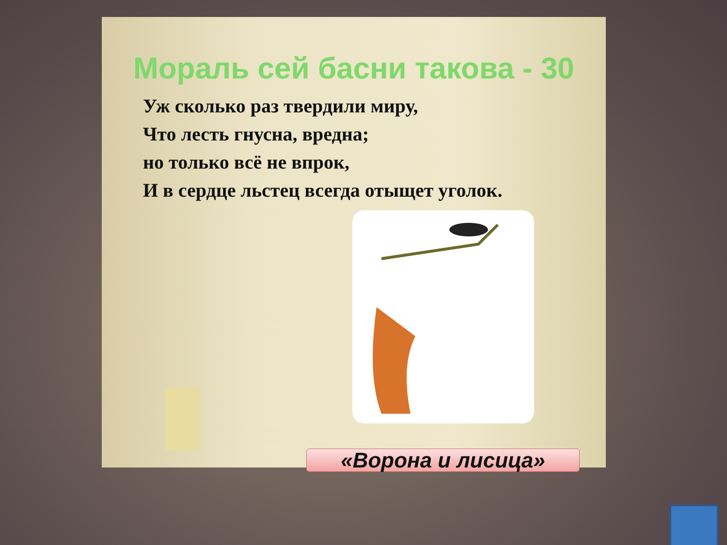Мораль сей басни такова - 30
Уж сколько раз твердили миру,
Что лесть гнусна, вредна;
но только всё не впрок,
И в сердце льстец всегда отыщет уголок.
«Ворона и лисица»